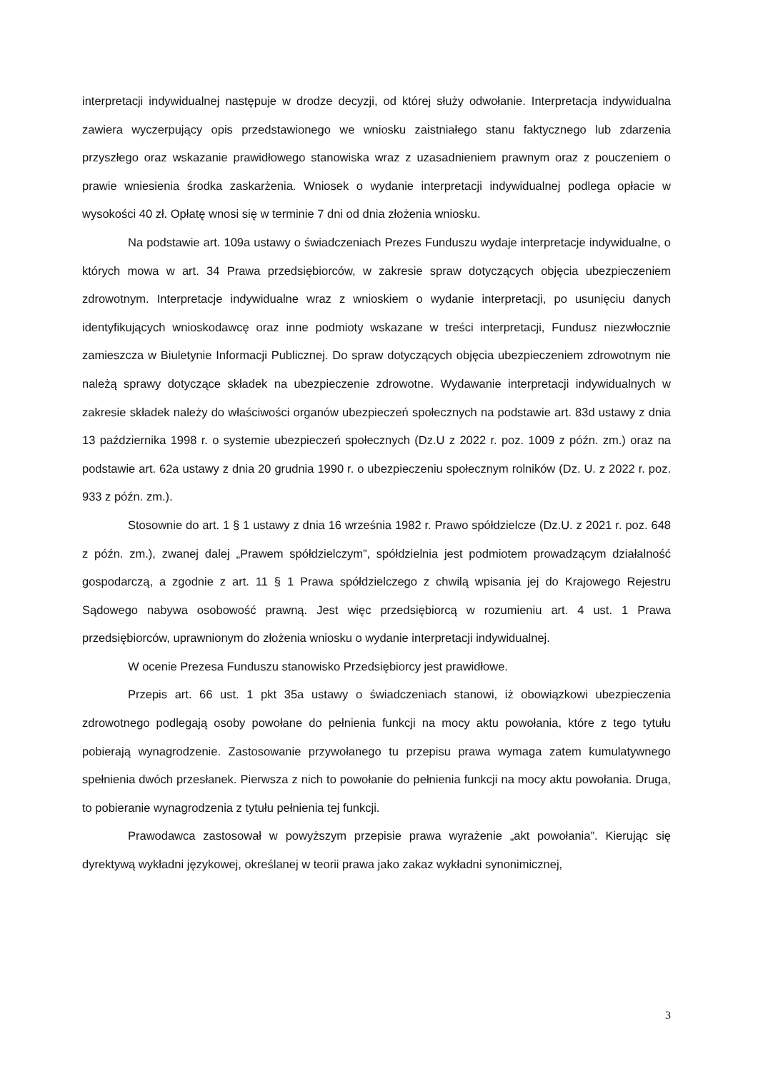interpretacji indywidualnej następuje w drodze decyzji, od której służy odwołanie. Interpretacja indywidualna zawiera wyczerpujący opis przedstawionego we wniosku zaistniałego stanu faktycznego lub zdarzenia przyszłego oraz wskazanie prawidłowego stanowiska wraz z uzasadnieniem prawnym oraz z pouczeniem o prawie wniesienia środka zaskarżenia. Wniosek o wydanie interpretacji indywidualnej podlega opłacie w wysokości 40 zł. Opłatę wnosi się w terminie 7 dni od dnia złożenia wniosku.
Na podstawie art. 109a ustawy o świadczeniach Prezes Funduszu wydaje interpretacje indywidualne, o których mowa w art. 34 Prawa przedsiębiorców, w zakresie spraw dotyczących objęcia ubezpieczeniem zdrowotnym. Interpretacje indywidualne wraz z wnioskiem o wydanie interpretacji, po usunięciu danych identyfikujących wnioskodawcę oraz inne podmioty wskazane w treści interpretacji, Fundusz niezwłocznie zamieszcza w Biuletynie Informacji Publicznej. Do spraw dotyczących objęcia ubezpieczeniem zdrowotnym nie należą sprawy dotyczące składek na ubezpieczenie zdrowotne. Wydawanie interpretacji indywidualnych w zakresie składek należy do właściwości organów ubezpieczeń społecznych na podstawie art. 83d ustawy z dnia 13 października 1998 r. o systemie ubezpieczeń społecznych (Dz.U z 2022 r. poz. 1009 z późn. zm.) oraz na podstawie art. 62a ustawy z dnia 20 grudnia 1990 r. o ubezpieczeniu społecznym rolników (Dz. U. z 2022 r. poz. 933 z późn. zm.).
Stosownie do art. 1 § 1 ustawy z dnia 16 września 1982 r. Prawo spółdzielcze (Dz.U. z 2021 r. poz. 648 z późn. zm.), zwanej dalej „Prawem spółdzielczym”, spółdzielnia jest podmiotem prowadzącym działalność gospodarczą, a zgodnie z art. 11 § 1 Prawa spółdzielczego z chwilą wpisania jej do Krajowego Rejestru Sądowego nabywa osobowość prawną. Jest więc przedsiębiorcą w rozumieniu art. 4 ust. 1 Prawa przedsiębiorców, uprawnionym do złożenia wniosku o wydanie interpretacji indywidualnej.
W ocenie Prezesa Funduszu stanowisko Przedsiębiorcy jest prawidłowe.
Przepis art. 66 ust. 1 pkt 35a ustawy o świadczeniach stanowi, iż obowiązkowi ubezpieczenia zdrowotnego podlegają osoby powołane do pełnienia funkcji na mocy aktu powołania, które z tego tytułu pobierają wynagrodzenie. Zastosowanie przywołanego tu przepisu prawa wymaga zatem kumulatywnego spełnienia dwóch przesłanek. Pierwsza z nich to powołanie do pełnienia funkcji na mocy aktu powołania. Druga, to pobieranie wynagrodzenia z tytułu pełnienia tej funkcji.
Prawodawca zastosował w powyższym przepisie prawa wyrażenie „akt powołania”. Kierując się dyrektywą wykładni językowej, określanej w teorii prawa jako zakaz wykładni synonimicznej,
3